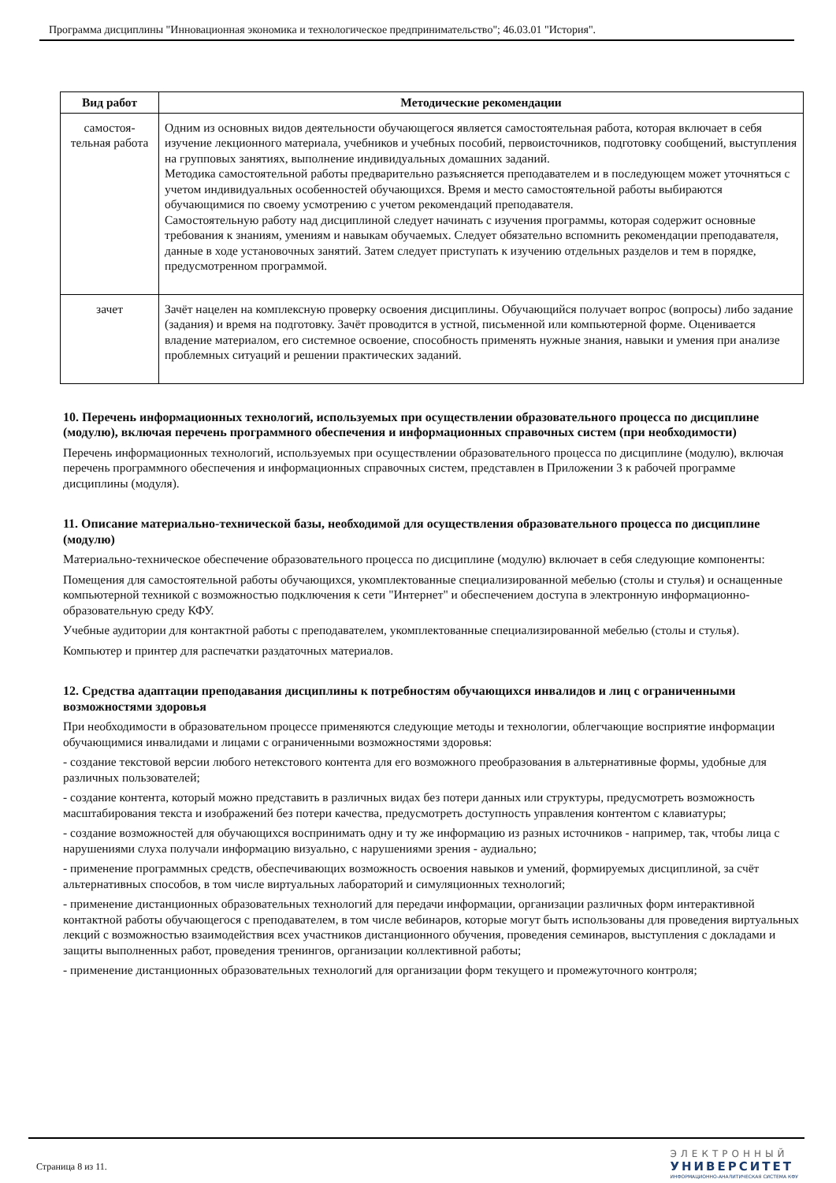Программа дисциплины "Инновационная экономика и технологическое предпринимательство"; 46.03.01 "История".
| Вид работ | Методические рекомендации |
| --- | --- |
| самостоя- тельная работа | Одним из основных видов деятельности обучающегося является самостоятельная работа, которая включает в себя изучение лекционного материала, учебников и учебных пособий, первоисточников, подготовку сообщений, выступления на групповых занятиях, выполнение индивидуальных домашних заданий. Методика самостоятельной работы предварительно разъясняется преподавателем и в последующем может уточняться с учетом индивидуальных особенностей обучающихся. Время и место самостоятельной работы выбираются обучающимися по своему усмотрению с учетом рекомендаций преподавателя. Самостоятельную работу над дисциплиной следует начинать с изучения программы, которая содержит основные требования к знаниям, умениям и навыкам обучаемых. Следует обязательно вспомнить рекомендации преподавателя, данные в ходе установочных занятий. Затем следует приступать к изучению отдельных разделов и тем в порядке, предусмотренном программой. |
| зачет | Зачёт нацелен на комплексную проверку освоения дисциплины. Обучающийся получает вопрос (вопросы) либо задание (задания) и время на подготовку. Зачёт проводится в устной, письменной или компьютерной форме. Оценивается владение материалом, его системное освоение, способность применять нужные знания, навыки и умения при анализе проблемных ситуаций и решении практических заданий. |
10. Перечень информационных технологий, используемых при осуществлении образовательного процесса по дисциплине (модулю), включая перечень программного обеспечения и информационных справочных систем (при необходимости)
Перечень информационных технологий, используемых при осуществлении образовательного процесса по дисциплине (модулю), включая перечень программного обеспечения и информационных справочных систем, представлен в Приложении 3 к рабочей программе дисциплины (модуля).
11. Описание материально-технической базы, необходимой для осуществления образовательного процесса по дисциплине (модулю)
Материально-техническое обеспечение образовательного процесса по дисциплине (модулю) включает в себя следующие компоненты:
Помещения для самостоятельной работы обучающихся, укомплектованные специализированной мебелью (столы и стулья) и оснащенные компьютерной техникой с возможностью подключения к сети "Интернет" и обеспечением доступа в электронную информационно-образовательную среду КФУ.
Учебные аудитории для контактной работы с преподавателем, укомплектованные специализированной мебелью (столы и стулья).
Компьютер и принтер для распечатки раздаточных материалов.
12. Средства адаптации преподавания дисциплины к потребностям обучающихся инвалидов и лиц с ограниченными возможностями здоровья
При необходимости в образовательном процессе применяются следующие методы и технологии, облегчающие восприятие информации обучающимися инвалидами и лицами с ограниченными возможностями здоровья:
- создание текстовой версии любого нетекстового контента для его возможного преобразования в альтернативные формы, удобные для различных пользователей;
- создание контента, который можно представить в различных видах без потери данных или структуры, предусмотреть возможность масштабирования текста и изображений без потери качества, предусмотреть доступность управления контентом с клавиатуры;
- создание возможностей для обучающихся воспринимать одну и ту же информацию из разных источников - например, так, чтобы лица с нарушениями слуха получали информацию визуально, с нарушениями зрения - аудиально;
- применение программных средств, обеспечивающих возможность освоения навыков и умений, формируемых дисциплиной, за счёт альтернативных способов, в том числе виртуальных лабораторий и симуляционных технологий;
- применение дистанционных образовательных технологий для передачи информации, организации различных форм интерактивной контактной работы обучающегося с преподавателем, в том числе вебинаров, которые могут быть использованы для проведения виртуальных лекций с возможностью взаимодействия всех участников дистанционного обучения, проведения семинаров, выступления с докладами и защиты выполненных работ, проведения тренингов, организации коллективной работы;
- применение дистанционных образовательных технологий для организации форм текущего и промежуточного контроля;
Страница 8 из 11.
ЭЛЕКТРОННЫЙ
УНИВЕРСИТЕТ
ИНФОРМАЦИОННО-АНАЛИТИЧЕСКАЯ СИСТЕМА КФУ